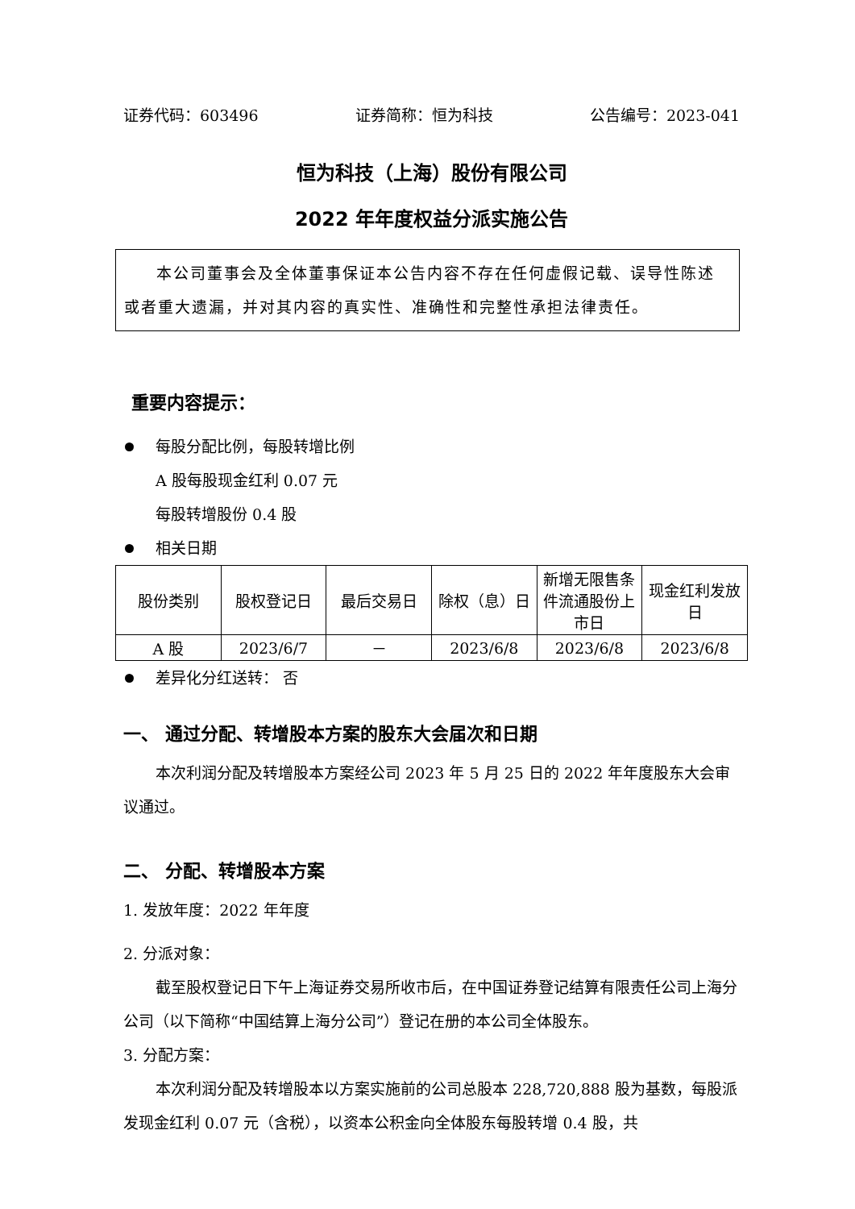证券代码：603496 证券简称：恒为科技 公告编号：2023-041
恒为科技（上海）股份有限公司
2022 年年度权益分派实施公告
本公司董事会及全体董事保证本公告内容不存在任何虚假记载、误导性陈述或者重大遗漏，并对其内容的真实性、准确性和完整性承担法律责任。
重要内容提示：
每股分配比例，每股转增比例
A 股每股现金红利 0.07 元
每股转增股份 0.4 股
相关日期
| 股份类别 | 股权登记日 | 最后交易日 | 除权（息）日 | 新增无限售条件流通股份上市日 | 现金红利发放日 |
| --- | --- | --- | --- | --- | --- |
| A 股 | 2023/6/7 | － | 2023/6/8 | 2023/6/8 | 2023/6/8 |
差异化分红送转： 否
一、 通过分配、转增股本方案的股东大会届次和日期
本次利润分配及转增股本方案经公司 2023 年 5 月 25 日的 2022 年年度股东大会审议通过。
二、 分配、转增股本方案
1. 发放年度：2022 年年度
2. 分派对象：
截至股权登记日下午上海证券交易所收市后，在中国证券登记结算有限责任公司上海分公司（以下简称“中国结算上海分公司”）登记在册的本公司全体股东。
3. 分配方案：
本次利润分配及转增股本以方案实施前的公司总股本 228,720,888 股为基数，每股派发现金红利 0.07 元（含税），以资本公积金向全体股东每股转增 0.4 股，共